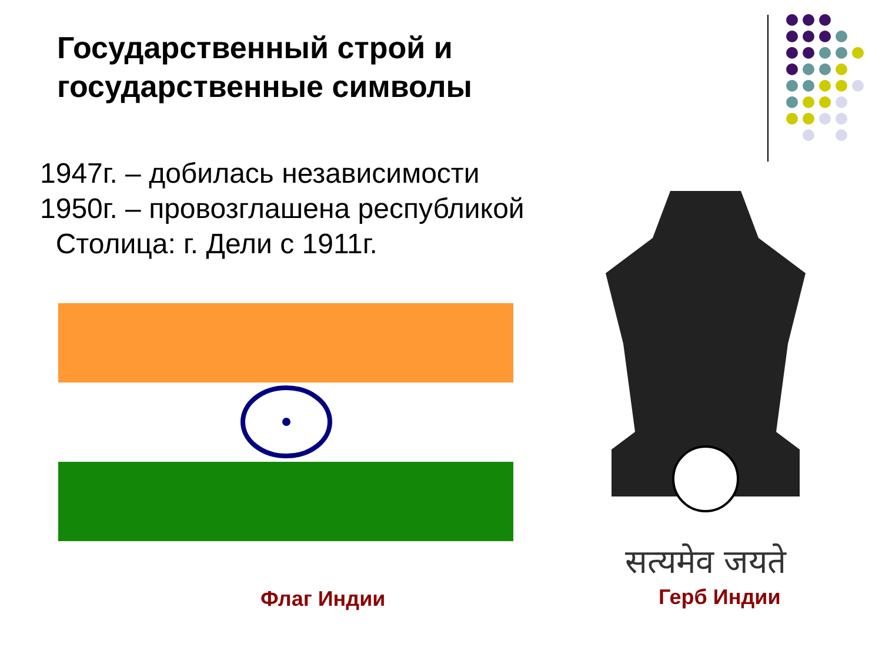Государственный строй и
государственные символы
1947г. – добилась независимости
1950г. – провозглашена республикой
Столица: г. Дели с 1911г.
Флаг Индии
सत्यमेव जयते
Герб Индии